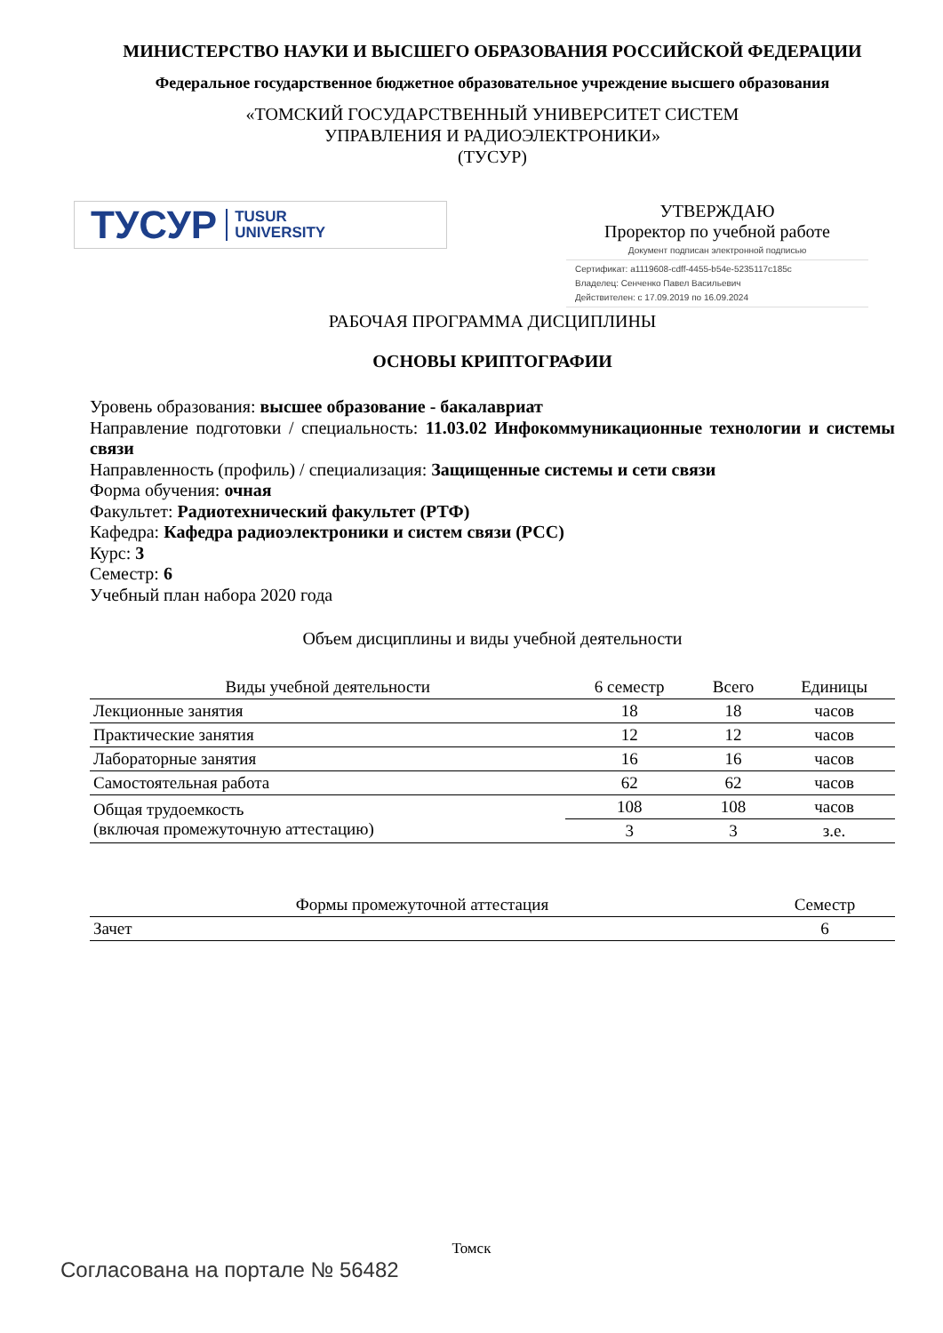МИНИСТЕРСТВО НАУКИ И ВЫСШЕГО ОБРАЗОВАНИЯ РОССИЙСКОЙ ФЕДЕРАЦИИ
Федеральное государственное бюджетное образовательное учреждение высшего образования
«ТОМСКИЙ ГОСУДАРСТВЕННЫЙ УНИВЕРСИТЕТ СИСТЕМ
УПРАВЛЕНИЯ И РАДИОЭЛЕКТРОНИКИ»
(ТУСУР)
ТУСУР TUSUR
UNIVERSITY
УТВЕРЖДАЮ
Проректор по учебной работе
Документ подписан электронной подписью
Сертификат: a1119608-cdff-4455-b54e-5235117c185c
Владелец: Сенченко Павел Васильевич
Действителен: с 17.09.2019 по 16.09.2024
РАБОЧАЯ ПРОГРАММА ДИСЦИПЛИНЫ
ОСНОВЫ КРИПТОГРАФИИ
Уровень образования: высшее образование - бакалавриат
Направление подготовки / специальность: 11.03.02 Инфокоммуникационные технологии и системы связи
Направленность (профиль) / специализация: Защищенные системы и сети связи
Форма обучения: очная
Факультет: Радиотехнический факультет (РТФ)
Кафедра: Кафедра радиоэлектроники и систем связи (РСС)
Курс: 3
Семестр: 6
Учебный план набора 2020 года
Объем дисциплины и виды учебной деятельности
| Виды учебной деятельности | 6 семестр | Всего | Единицы |
| --- | --- | --- | --- |
| Лекционные занятия | 18 | 18 | часов |
| Практические занятия | 12 | 12 | часов |
| Лабораторные занятия | 16 | 16 | часов |
| Самостоятельная работа | 62 | 62 | часов |
| Общая трудоемкость (включая промежуточную аттестацию) | 108 | 108 | часов |
| | 3 | 3 | з.е. |
| Формы промежуточной аттестация | Семестр |
| --- | --- |
| Зачет | 6 |
Томск
Согласована на портале № 56482